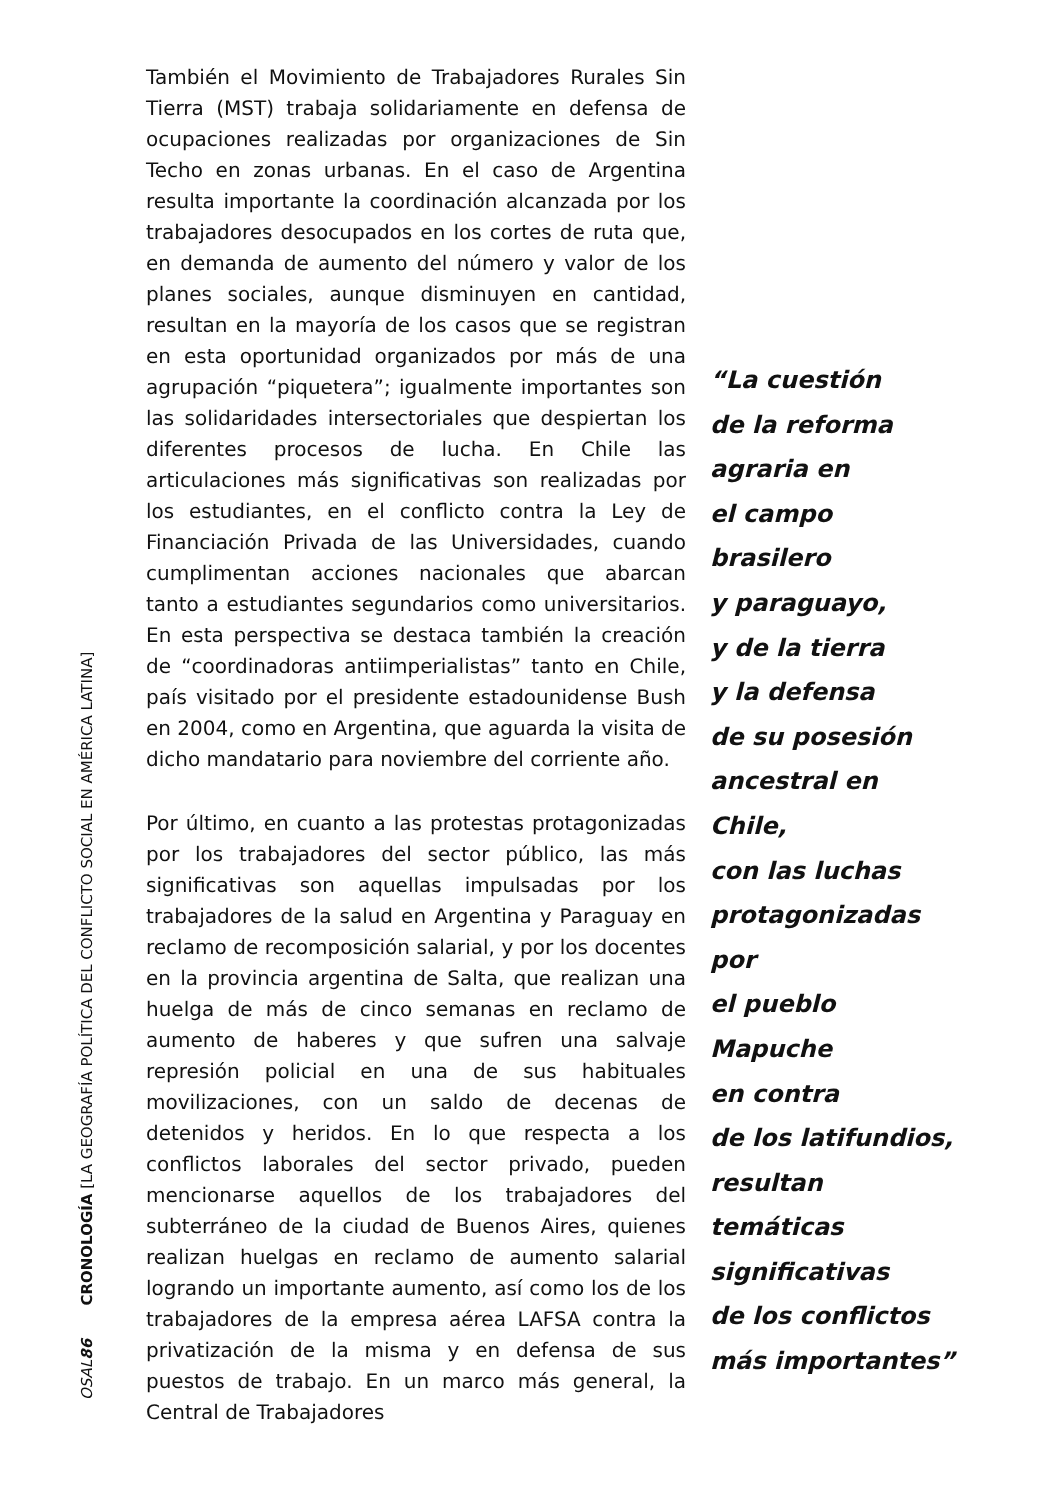También el Movimiento de Trabajadores Rurales Sin Tierra (MST) trabaja solidariamente en defensa de ocupaciones realizadas por organizaciones de Sin Techo en zonas urbanas. En el caso de Argentina resulta importante la coordinación alcanzada por los trabajadores desocupados en los cortes de ruta que, en demanda de aumento del número y valor de los planes sociales, aunque disminuyen en cantidad, resultan en la mayoría de los casos que se registran en esta oportunidad organizados por más de una agrupación “piquetera”; igualmente importantes son las solidaridades intersectoriales que despiertan los diferentes procesos de lucha. En Chile las articulaciones más significativas son realizadas por los estudiantes, en el conflicto contra la Ley de Financiación Privada de las Universidades, cuando cumplimentan acciones nacionales que abarcan tanto a estudiantes segundarios como universitarios. En esta perspectiva se destaca también la creación de “coordinadoras antiimperialistas” tanto en Chile, país visitado por el presidente estadounidense Bush en 2004, como en Argentina, que aguarda la visita de dicho mandatario para noviembre del corriente año.
Por último, en cuanto a las protestas protagonizadas por los trabajadores del sector público, las más significativas son aquellas impulsadas por los trabajadores de la salud en Argentina y Paraguay en reclamo de recomposición salarial, y por los docentes en la provincia argentina de Salta, que realizan una huelga de más de cinco semanas en reclamo de aumento de haberes y que sufren una salvaje represión policial en una de sus habituales movilizaciones, con un saldo de decenas de detenidos y heridos. En lo que respecta a los conflictos laborales del sector privado, pueden mencionarse aquellos de los trabajadores del subterráneo de la ciudad de Buenos Aires, quienes realizan huelgas en reclamo de aumento salarial logrando un importante aumento, así como los de los trabajadores de la empresa aérea LAFSA contra la privatización de la misma y en defensa de sus puestos de trabajo. En un marco más general, la Central de Trabajadores
“La cuestión
de la reforma
agraria en
el campo brasilero
y paraguayo,
y de la tierra
y la defensa
de su posesión
ancestral en Chile,
con las luchas
protagonizadas por
el pueblo Mapuche
en contra
de los latifundios,
resultan temáticas
significativas
de los conflictos
más importantes”
OSAL 86 CRONOLOGÍA [LA GEOGRAFÍA POLÍTICA DEL CONFLICTO SOCIAL EN AMÉRICA LATINA]